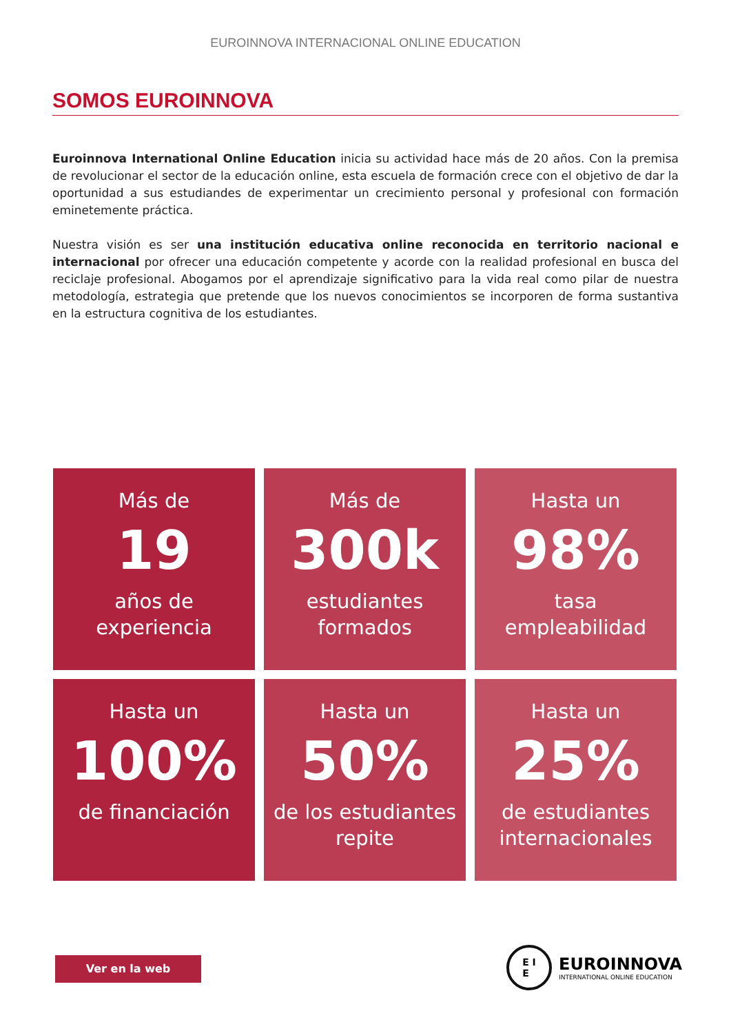EUROINNOVA INTERNACIONAL ONLINE EDUCATION
SOMOS EUROINNOVA
Euroinnova International Online Education inicia su actividad hace más de 20 años. Con la premisa de revolucionar el sector de la educación online, esta escuela de formación crece con el objetivo de dar la oportunidad a sus estudiandes de experimentar un crecimiento personal y profesional con formación eminetemente práctica.
Nuestra visión es ser una institución educativa online reconocida en territorio nacional e internacional por ofrecer una educación competente y acorde con la realidad profesional en busca del reciclaje profesional. Abogamos por el aprendizaje significativo para la vida real como pilar de nuestra metodología, estrategia que pretende que los nuevos conocimientos se incorporen de forma sustantiva en la estructura cognitiva de los estudiantes.
Más de
19
años de
experiencia
Más de
300k
estudiantes
formados
Hasta un
98%
tasa
empleabilidad
Hasta un
100%
de financiación
Hasta un
50%
de los estudiantes
repite
Hasta un
25%
de estudiantes
internacionales
Ver en la web
E I
E
EUROINNOVA
INTERNATIONAL ONLINE EDUCATION